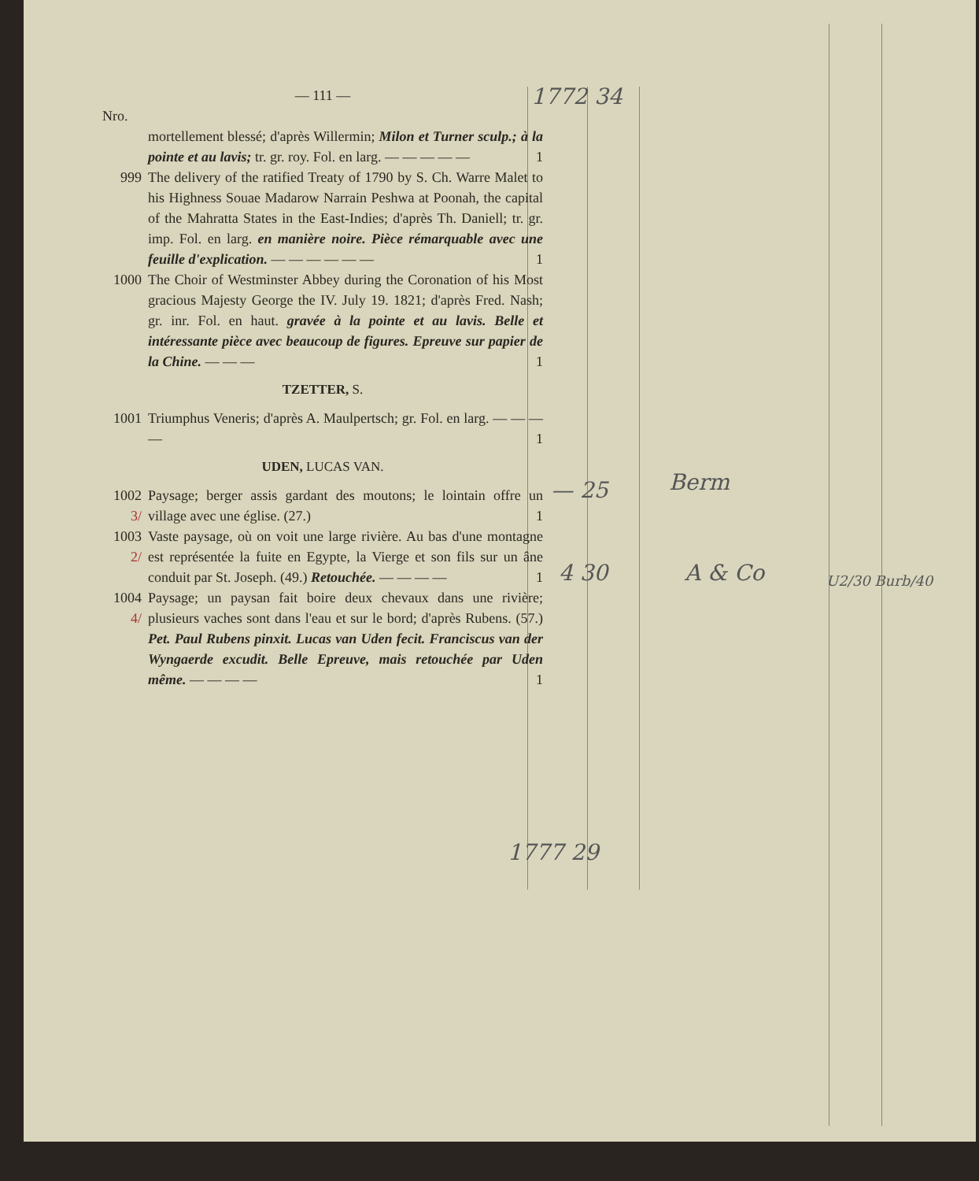1772 34
— 25 Berm
4 30 A & Co U2/30 Burb/40
1777 29
— 111 —
Nro.
mortellement blessé; d'après Willermin; Milon et Turner sculp.; à la pointe et au lavis; tr. gr. roy. Fol. en larg. — — — — — 1
999 The delivery of the ratified Treaty of 1790 by S. Ch. Warre Malet to his Highness Souae Madarow Narrain Peshwa at Poonah, the capital of the Mahratta States in the East-Indies; d'après Th. Daniell; tr. gr. imp. Fol. en larg. en manière noire. Pièce rémarquable avec une feuille d'explication. — — — — — — 1
1000 The Choir of Westminster Abbey during the Coronation of his Most gracious Majesty George the IV. July 19. 1821; d'après Fred. Nash; gr. inr. Fol. en haut. gravée à la pointe et au lavis. Belle et intéressante pièce avec beaucoup de figures. Epreuve sur papier de la Chine. — — — 1
TZETTER, S.
1001 Triumphus Veneris; d'après A. Maulpertsch; gr. Fol. en larg. — — — — 1
UDEN, LUCAS VAN.
1002 3/
Paysage; berger assis gardant des moutons; le lointain offre un village avec une église. (27.) 1
1003 2/
Vaste paysage, où on voit une large rivière. Au bas d'une montagne est représentée la fuite en Egypte, la Vierge et son fils sur un âne conduit par St. Joseph. (49.) Retouchée. — — — — 1
1004 4/
Paysage; un paysan fait boire deux chevaux dans une rivière; plusieurs vaches sont dans l'eau et sur le bord; d'après Rubens. (57.) Pet. Paul Rubens pinxit. Lucas van Uden fecit. Franciscus van der Wyngaerde excudit. Belle Epreuve, mais retouchée par Uden même. — — — — 1